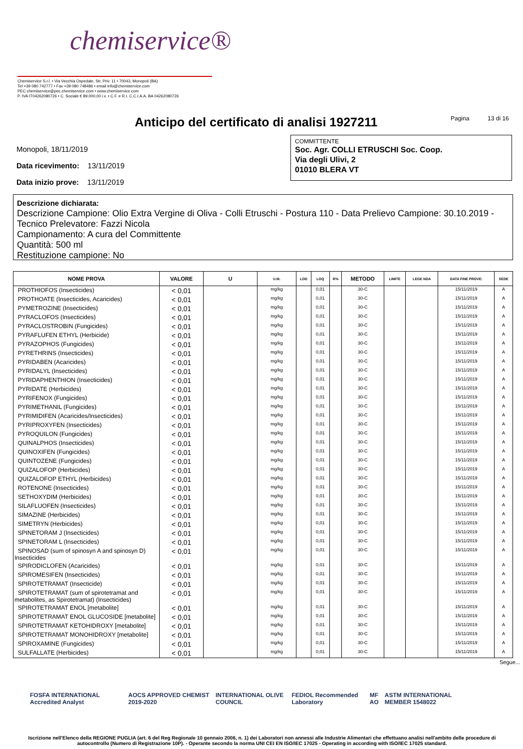chemiservice®
Chemiservice S.r.l. • Via Vecchia Ospedale, Str. Priv. 11 • 70043, Monopoli (BA)
Tel +39 080 742777 • Fax +39 080 748486 • email info@chemiservice.com
PEC chemiservice@pec.chemiservice.com • www.chemiservice.com
P. IVA IT04262080726 • C. Sociale € 89.000,00 i.v. • C.F. e R.I. C.C.I.A.A. BA 04262080726
Anticipo del certificato di analisi 1927211
Pagina 13 di 16
Monopoli, 18/11/2019
Data ricevimento: 13/11/2019
Data inizio prove: 13/11/2019
COMMITTENTE
Soc. Agr. COLLI ETRUSCHI Soc. Coop.
Via degli Ulivi, 2
01010 BLERA VT
Descrizione dichiarata:
Descrizione Campione: Olio Extra Vergine di Oliva - Colli Etruschi - Postura 110 - Data Prelievo Campione: 30.10.2019 - Tecnico Prelevatore: Fazzi Nicola
Campionamento: A cura del Committente
Quantità: 500 ml
Restituzione campione: No
| NOME PROVA | VALORE | U | U.M. | LOD | LOQ | R% | METODO | LIMITE | LEGE NDA | DATA FINE PROVE: | SEDE |
| --- | --- | --- | --- | --- | --- | --- | --- | --- | --- | --- | --- |
| PROTHIOFOS (Insecticides) | < 0,01 | | mg/kg | | 0,01 | | 30-C | | | 15/11/2019 | A |
| PROTHOATE (Insecticides, Acaricides) | < 0,01 | | mg/kg | | 0,01 | | 30-C | | | 15/11/2019 | A |
| PYMETROZINE (Insecticides) | < 0,01 | | mg/kg | | 0,01 | | 30-C | | | 15/11/2019 | A |
| PYRACLOFOS (Insecticides) | < 0,01 | | mg/kg | | 0,01 | | 30-C | | | 15/11/2019 | A |
| PYRACLOSTROBIN (Fungicides) | < 0,01 | | mg/kg | | 0,01 | | 30-C | | | 15/11/2019 | A |
| PYRAFLUFEN ETHYL (Herbicide) | < 0,01 | | mg/kg | | 0,01 | | 30-C | | | 15/11/2019 | A |
| PYRAZOPHOS (Fungicides) | < 0,01 | | mg/kg | | 0,01 | | 30-C | | | 15/11/2019 | A |
| PYRETHRINS (Insecticides) | < 0,01 | | mg/kg | | 0,01 | | 30-C | | | 15/11/2019 | A |
| PYRIDABEN (Acaricides) | < 0,01 | | mg/kg | | 0,01 | | 30-C | | | 15/11/2019 | A |
| PYRIDALYL (Insecticides) | < 0,01 | | mg/kg | | 0,01 | | 30-C | | | 15/11/2019 | A |
| PYRIDAPHENTHION (Insecticides) | < 0,01 | | mg/kg | | 0,01 | | 30-C | | | 15/11/2019 | A |
| PYRIDATE (Herbicides) | < 0,01 | | mg/kg | | 0,01 | | 30-C | | | 15/11/2019 | A |
| PYRIFENOX (Fungicides) | < 0,01 | | mg/kg | | 0,01 | | 30-C | | | 15/11/2019 | A |
| PYRIMETHANIL (Fungicides) | < 0,01 | | mg/kg | | 0,01 | | 30-C | | | 15/11/2019 | A |
| PYRIMIDIFEN (Acaricides/Insecticides) | < 0,01 | | mg/kg | | 0,01 | | 30-C | | | 15/11/2019 | A |
| PYRIPROXYFEN (Insecticides) | < 0,01 | | mg/kg | | 0,01 | | 30-C | | | 15/11/2019 | A |
| PYROQUILON (Fungicides) | < 0,01 | | mg/kg | | 0,01 | | 30-C | | | 15/11/2019 | A |
| QUINALPHOS (Insecticides) | < 0,01 | | mg/kg | | 0,01 | | 30-C | | | 15/11/2019 | A |
| QUINOXIFEN (Fungicides) | < 0,01 | | mg/kg | | 0,01 | | 30-C | | | 15/11/2019 | A |
| QUINTOZENE (Fungicides) | < 0,01 | | mg/kg | | 0,01 | | 30-C | | | 15/11/2019 | A |
| QUIZALOFOP (Herbicides) | < 0,01 | | mg/kg | | 0,01 | | 30-C | | | 15/11/2019 | A |
| QUIZALOFOP ETHYL (Herbicides) | < 0,01 | | mg/kg | | 0,01 | | 30-C | | | 15/11/2019 | A |
| ROTENONE (Insecticides) | < 0,01 | | mg/kg | | 0,01 | | 30-C | | | 15/11/2019 | A |
| SETHOXYDIM (Herbicides) | < 0,01 | | mg/kg | | 0,01 | | 30-C | | | 15/11/2019 | A |
| SILAFLUOFEN (Insecticides) | < 0,01 | | mg/kg | | 0,01 | | 30-C | | | 15/11/2019 | A |
| SIMAZINE (Herbicides) | < 0,01 | | mg/kg | | 0,01 | | 30-C | | | 15/11/2019 | A |
| SIMETRYN (Herbicides) | < 0,01 | | mg/kg | | 0,01 | | 30-C | | | 15/11/2019 | A |
| SPINETORAM J (Insecticides) | < 0,01 | | mg/kg | | 0,01 | | 30-C | | | 15/11/2019 | A |
| SPINETORAM L (Insecticides) | < 0,01 | | mg/kg | | 0,01 | | 30-C | | | 15/11/2019 | A |
| SPINOSAD (sum of spinosyn A and spinosyn D) Insecticides | < 0,01 | | mg/kg | | 0,01 | | 30-C | | | 15/11/2019 | A |
| SPIRODICLOFEN (Acaricides) | < 0,01 | | mg/kg | | 0,01 | | 30-C | | | 15/11/2019 | A |
| SPIROMESIFEN (Insecticides) | < 0,01 | | mg/kg | | 0,01 | | 30-C | | | 15/11/2019 | A |
| SPIROTETRAMAT (Insecticide) | < 0,01 | | mg/kg | | 0,01 | | 30-C | | | 15/11/2019 | A |
| SPIROTETRAMAT (sum of spirotetramat and metabolites, as Spirotetramat) (Insecticides) | < 0,01 | | mg/kg | | 0,01 | | 30-C | | | 15/11/2019 | A |
| SPIROTETRAMAT ENOL [metabolite] | < 0,01 | | mg/kg | | 0,01 | | 30-C | | | 15/11/2019 | A |
| SPIROTETRAMAT ENOL GLUCOSIDE [metabolite] | < 0,01 | | mg/kg | | 0,01 | | 30-C | | | 15/11/2019 | A |
| SPIROTETRAMAT KETOHIDROXY [metabolite] | < 0,01 | | mg/kg | | 0,01 | | 30-C | | | 15/11/2019 | A |
| SPIROTETRAMAT MONOHIDROXY [metabolite] | < 0,01 | | mg/kg | | 0,01 | | 30-C | | | 15/11/2019 | A |
| SPIROXAMINE (Fungicides) | < 0,01 | | mg/kg | | 0,01 | | 30-C | | | 15/11/2019 | A |
| SULFALLATE (Herbicides) | < 0,01 | | mg/kg | | 0,01 | | 30-C | | | 15/11/2019 | A |
Segue...
FOSFA INTERNATIONAL Accredited Analyst AOCS APPROVED CHEMIST 2019-2020 INTERNATIONAL OLIVE COUNCIL FEDIOL Recommended Laboratory MF AO ASTM INTERNATIONAL MEMBER 1548022
Iscrizione nell'Elenco della REGIONE PUGLIA (art. 6 del Reg Regionale 10 gennaio 2006, n. 1) dei Laboratori non annessi alle Industrie Alimentari che effettuano analisi nell'ambito delle procedure di autocontrollo (Numero di Registrazione 10P). - Operante secondo la norma UNI CEI EN ISO/IEC 17025 - Operating in according with ISO/IEC 17025 standard.